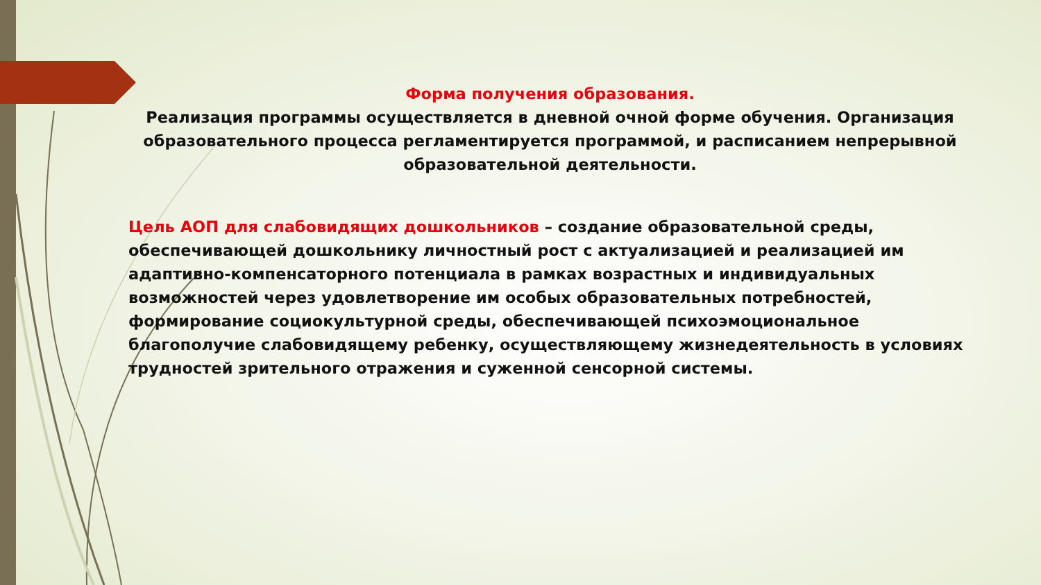Форма получения образования.
Реализация программы осуществляется в дневной очной форме обучения. Организация образовательного процесса регламентируется программой, и расписанием непрерывной образовательной деятельности.
Цель АОП для слабовидящих дошкольников – создание образовательной среды, обеспечивающей дошкольнику личностный рост с актуализацией и реализацией им адаптивно-компенсаторного потенциала в рамках возрастных и индивидуальных возможностей через удовлетворение им особых образовательных потребностей, формирование социокультурной среды, обеспечивающей психоэмоциональное благополучие слабовидящему ребенку, осуществляющему жизнедеятельность в условиях трудностей зрительного отражения и суженной сенсорной системы.